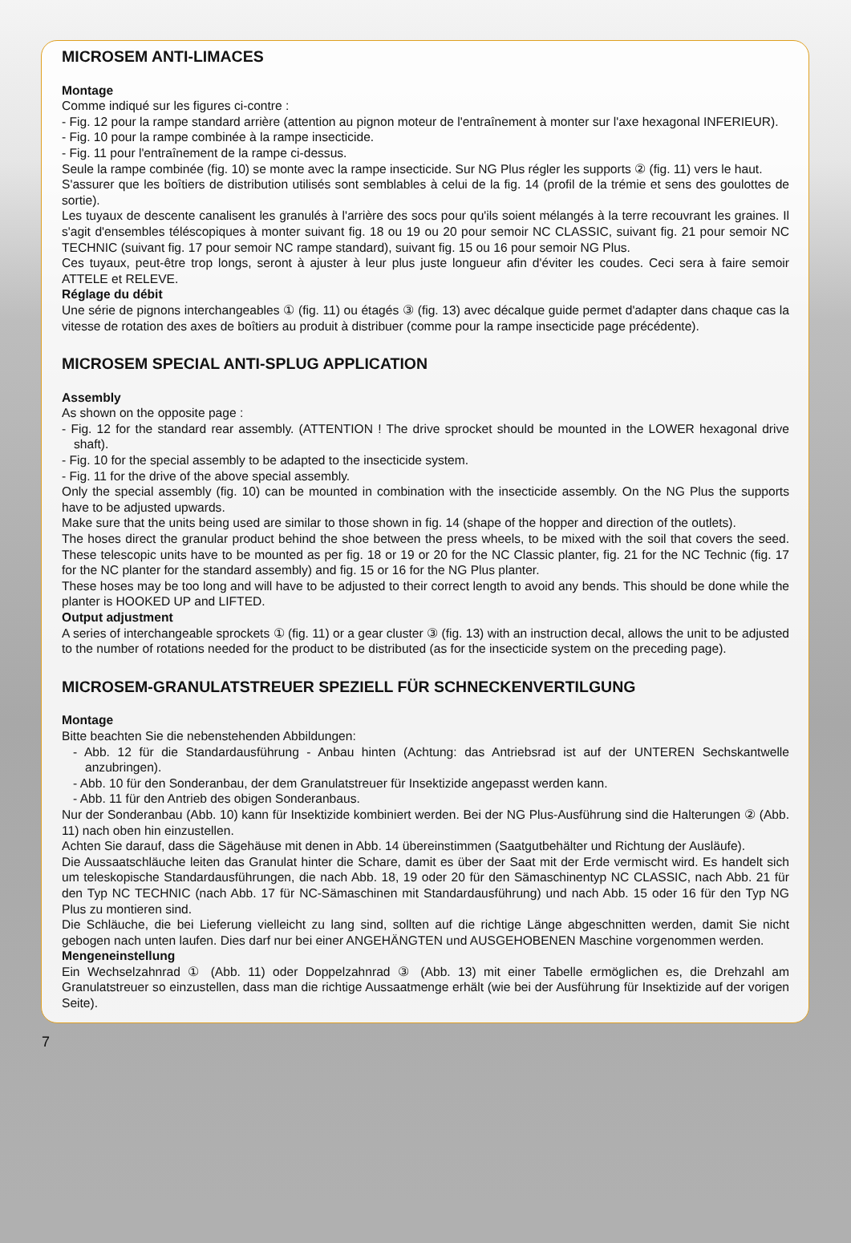MICROSEM ANTI-LIMACES
Montage
Comme indiqué sur les figures ci-contre :
- Fig. 12 pour la rampe standard arrière (attention au pignon moteur de l'entraînement à monter sur l'axe hexagonal INFERIEUR).
- Fig. 10 pour la rampe combinée à la rampe insecticide.
- Fig. 11 pour l'entraînement de la rampe ci-dessus.
Seule la rampe combinée (fig. 10) se monte avec la rampe insecticide. Sur NG Plus régler les supports ② (fig. 11) vers le haut.
S'assurer que les boîtiers de distribution utilisés sont semblables à celui de la fig. 14 (profil de la trémie et sens des goulottes de sortie).
Les tuyaux de descente canalisent les granulés à l'arrière des socs pour qu'ils soient mélangés à la terre recouvrant les graines. Il s'agit d'ensembles téléscopiques à monter suivant fig. 18 ou 19 ou 20 pour semoir NC CLASSIC, suivant fig. 21 pour semoir NC TECHNIC (suivant fig. 17 pour semoir NC rampe standard), suivant fig. 15 ou 16 pour semoir NG Plus.
Ces tuyaux, peut-être trop longs, seront à ajuster à leur plus juste longueur afin d'éviter les coudes. Ceci sera à faire semoir ATTELE et RELEVE.
Réglage du débit
Une série de pignons interchangeables ① (fig. 11) ou étagés ③ (fig. 13) avec décalque guide permet d'adapter dans chaque cas la vitesse de rotation des axes de boîtiers au produit à distribuer (comme pour la rampe insecticide page précédente).
MICROSEM SPECIAL ANTI-SPLUG APPLICATION
Assembly
As shown on the opposite page :
- Fig. 12 for the standard rear assembly. (ATTENTION ! The drive sprocket should be mounted in the LOWER hexagonal drive shaft).
- Fig. 10 for the special assembly to be adapted to the insecticide system.
- Fig. 11 for the drive of the above special assembly.
Only the special assembly (fig. 10) can be mounted in combination with the insecticide assembly. On the NG Plus the supports have to be adjusted upwards.
Make sure that the units being used are similar to those shown in fig. 14 (shape of the hopper and direction of the outlets).
The hoses direct the granular product behind the shoe between the press wheels, to be mixed with the soil that covers the seed. These telescopic units have to be mounted as per fig. 18 or 19 or 20 for the NC Classic planter, fig. 21 for the NC Technic (fig. 17 for the NC planter for the standard assembly) and fig. 15 or 16 for the NG Plus planter.
These hoses may be too long and will have to be adjusted to their correct length to avoid any bends. This should be done while the planter is HOOKED UP and LIFTED.
Output adjustment
A series of interchangeable sprockets ① (fig. 11) or a gear cluster ③ (fig. 13) with an instruction decal, allows the unit to be adjusted to the number of rotations needed for the product to be distributed (as for the insecticide system on the preceding page).
MICROSEM-GRANULATSTREUER SPEZIELL FÜR SCHNECKENVERTILGUNG
Montage
Bitte beachten Sie die nebenstehenden Abbildungen:
- Abb. 12 für die Standardausführung - Anbau hinten (Achtung: das Antriebsrad ist auf der UNTEREN Sechskantwelle anzubringen).
- Abb. 10 für den Sonderanbau, der dem Granulatstreuer für Insektizide angepasst werden kann.
- Abb. 11 für den Antrieb des obigen Sonderanbaus.
Nur der Sonderanbau (Abb. 10) kann für Insektizide kombiniert werden. Bei der NG Plus-Ausführung sind die Halterungen ② (Abb. 11) nach oben hin einzustellen.
Achten Sie darauf, dass die Sägehäuse mit denen in Abb. 14 übereinstimmen (Saatgutbehälter und Richtung der Ausläufe).
Die Aussaatschläuche leiten das Granulat hinter die Schare, damit es über der Saat mit der Erde vermischt wird. Es handelt sich um teleskopische Standardausführungen, die nach Abb. 18, 19 oder 20 für den Sämaschinentyp NC CLASSIC, nach Abb. 21 für den Typ NC TECHNIC (nach Abb. 17 für NC-Sämaschinen mit Standardausführung) und nach Abb. 15 oder 16 für den Typ NG Plus zu montieren sind.
Die Schläuche, die bei Lieferung vielleicht zu lang sind, sollten auf die richtige Länge abgeschnitten werden, damit Sie nicht gebogen nach unten laufen. Dies darf nur bei einer ANGEHÄNGTEN und AUSGEHOBENEN Maschine vorgenommen werden.
Mengeneinstellung
Ein Wechselzahnrad ① (Abb. 11) oder Doppelzahnrad ③ (Abb. 13) mit einer Tabelle ermöglichen es, die Drehzahl am Granulatstreuer so einzustellen, dass man die richtige Aussaatmenge erhält (wie bei der Ausführung für Insektizide auf der vorigen Seite).
7